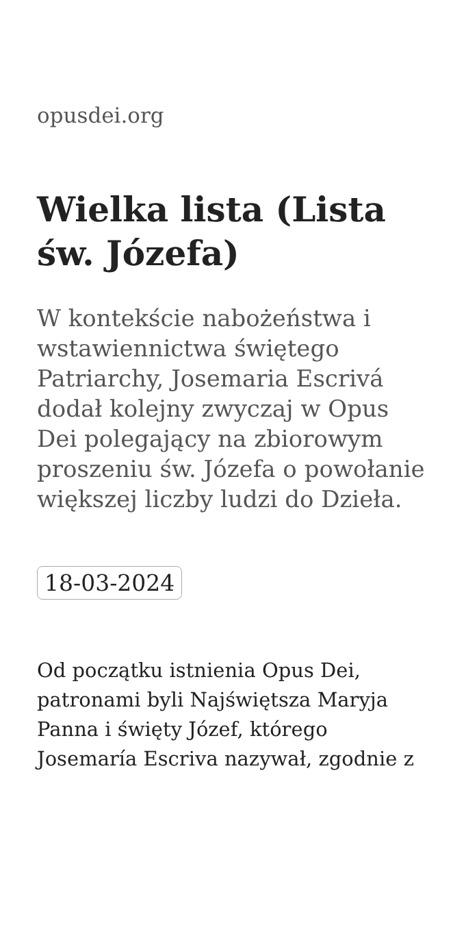opusdei.org
Wielka lista (Lista św. Józefa)
W kontekście nabożeństwa i wstawiennictwa świętego Patriarchy, Josemaria Escrivá dodał kolejny zwyczaj w Opus Dei polegający na zbiorowym proszeniu św. Józefa o powołanie większej liczby ludzi do Dzieła.
18-03-2024
Od początku istnienia Opus Dei, patronami byli Najświętsza Maryja Panna i święty Józef, którego Josemaría Escriva nazywał, zgodnie z